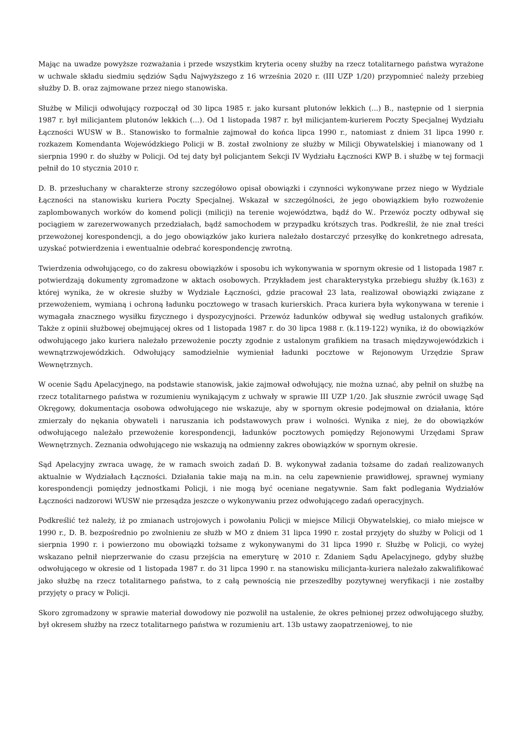Mając na uwadze powyższe rozważania i przede wszystkim kryteria oceny służby na rzecz totalitarnego państwa wyrażone w uchwale składu siedmiu sędziów Sądu Najwyższego z 16 września 2020 r. (III UZP 1/20) przypomnieć należy przebieg służby D. B. oraz zajmowane przez niego stanowiska.
Służbę w Milicji odwołujący rozpoczął od 30 lipca 1985 r. jako kursant plutonów lekkich (...) B., następnie od 1 sierpnia 1987 r. był milicjantem plutonów lekkich (...). Od 1 listopada 1987 r. był milicjantem-kurierem Poczty Specjalnej Wydziału Łączności WUSW w B.. Stanowisko to formalnie zajmował do końca lipca 1990 r., natomiast z dniem 31 lipca 1990 r. rozkazem Komendanta Wojewódzkiego Policji w B. został zwolniony ze służby w Milicji Obywatelskiej i mianowany od 1 sierpnia 1990 r. do służby w Policji. Od tej daty był policjantem Sekcji IV Wydziału Łączności KWP B. i służbę w tej formacji pełnił do 10 stycznia 2010 r.
D. B. przesłuchany w charakterze strony szczegółowo opisał obowiązki i czynności wykonywane przez niego w Wydziale Łączności na stanowisku kuriera Poczty Specjalnej. Wskazał w szczególności, że jego obowiązkiem było rozwożenie zaplombowanych worków do komend policji (milicji) na terenie województwa, bądź do W.. Przewóz poczty odbywał się pociągiem w zarezerwowanych przedziałach, bądź samochodem w przypadku krótszych tras. Podkreślił, że nie znał treści przewożonej korespondencji, a do jego obowiązków jako kuriera należało dostarczyć przesyłkę do konkretnego adresata, uzyskać potwierdzenia i ewentualnie odebrać korespondencję zwrotną.
Twierdzenia odwołującego, co do zakresu obowiązków i sposobu ich wykonywania w spornym okresie od 1 listopada 1987 r. potwierdzają dokumenty zgromadzone w aktach osobowych. Przykładem jest charakterystyka przebiegu służby (k.163) z której wynika, że w okresie służby w Wydziale Łączności, gdzie pracował 23 lata, realizował obowiązki związane z przewożeniem, wymianą i ochroną ładunku pocztowego w trasach kurierskich. Praca kuriera była wykonywana w terenie i wymagała znacznego wysiłku fizycznego i dyspozycyjności. Przewóz ładunków odbywał się według ustalonych grafików. Także z opinii służbowej obejmującej okres od 1 listopada 1987 r. do 30 lipca 1988 r. (k.119-122) wynika, iż do obowiązków odwołującego jako kuriera należało przewożenie poczty zgodnie z ustalonym grafikiem na trasach międzywojewódzkich i wewnątrzwojewódzkich. Odwołujący samodzielnie wymieniał ładunki pocztowe w Rejonowym Urzędzie Spraw Wewnętrznych.
W ocenie Sądu Apelacyjnego, na podstawie stanowisk, jakie zajmował odwołujący, nie można uznać, aby pełnił on służbę na rzecz totalitarnego państwa w rozumieniu wynikającym z uchwały w sprawie III UZP 1/20. Jak słusznie zwrócił uwagę Sąd Okręgowy, dokumentacja osobowa odwołującego nie wskazuje, aby w spornym okresie podejmował on działania, które zmierzały do nękania obywateli i naruszania ich podstawowych praw i wolności. Wynika z niej, że do obowiązków odwołującego należało przewożenie korespondencji, ładunków pocztowych pomiędzy Rejonowymi Urzędami Spraw Wewnętrznych. Zeznania odwołującego nie wskazują na odmienny zakres obowiązków w spornym okresie.
Sąd Apelacyjny zwraca uwagę, że w ramach swoich zadań D. B. wykonywał zadania tożsame do zadań realizowanych aktualnie w Wydziałach Łączności. Działania takie mają na m.in. na celu zapewnienie prawidłowej, sprawnej wymiany korespondencji pomiędzy jednostkami Policji, i nie mogą być oceniane negatywnie. Sam fakt podlegania Wydziałów Łączności nadzorowi WUSW nie przesądza jeszcze o wykonywaniu przez odwołującego zadań operacyjnych.
Podkreślić też należy, iż po zmianach ustrojowych i powołaniu Policji w miejsce Milicji Obywatelskiej, co miało miejsce w 1990 r., D. B. bezpośrednio po zwolnieniu ze służb w MO z dniem 31 lipca 1990 r. został przyjęty do służby w Policji od 1 sierpnia 1990 r. i powierzono mu obowiązki tożsame z wykonywanymi do 31 lipca 1990 r. Służbę w Policji, co wyżej wskazano pełnił nieprzerwanie do czasu przejścia na emeryturę w 2010 r. Zdaniem Sądu Apelacyjnego, gdyby służbę odwołującego w okresie od 1 listopada 1987 r. do 31 lipca 1990 r. na stanowisku milicjanta-kuriera należało zakwalifikować jako służbę na rzecz totalitarnego państwa, to z całą pewnością nie przeszedłby pozytywnej weryfikacji i nie zostałby przyjęty o pracy w Policji.
Skoro zgromadzony w sprawie materiał dowodowy nie pozwolił na ustalenie, że okres pełnionej przez odwołującego służby, był okresem służby na rzecz totalitarnego państwa w rozumieniu art. 13b ustawy zaopatrzeniowej, to nie